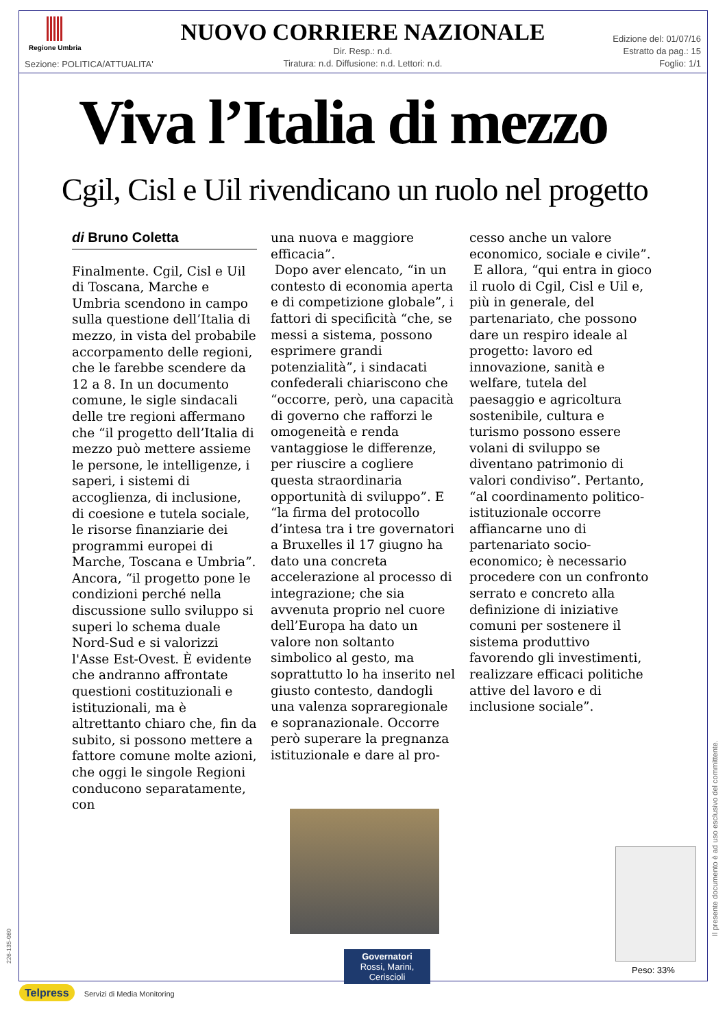Regione Umbria
NUOVO CORRIERE NAZIONALE
Dir. Resp.: n.d.
Tiratura: n.d. Diffusione: n.d. Lettori: n.d.
Edizione del: 01/07/16
Estratto da pag.: 15
Foglio: 1/1
Sezione: POLITICA/ATTUALITA'
Viva l’Italia di mezzo
Cgil, Cisl e Uil rivendicano un ruolo nel progetto
di Bruno Coletta
Finalmente. Cgil, Cisl e Uil di Toscana, Marche e Umbria scendono in campo sulla questione dell’Italia di mezzo, in vista del probabile accorpamento delle regioni, che le farebbe scendere da 12 a 8. In un documento comune, le sigle sindacali delle tre regioni affermano che “il progetto dell’Italia di mezzo può mettere assieme le persone, le intelligenze, i saperi, i sistemi di accoglienza, di inclusione, di coesione e tutela sociale, le risorse finanziarie dei programmi europei di Marche, Toscana e Umbria”. Ancora, “il progetto pone le condizioni perché nella discussione sullo sviluppo si superi lo schema duale Nord-Sud e si valorizzi l'Asse Est-Ovest. È evidente che andranno affrontate questioni costituzionali e istituzionali, ma è altrettanto chiaro che, fin da subito, si possono mettere a fattore comune molte azioni, che oggi le singole Regioni conducono separatamente, con
una nuova e maggiore efficacia”.
Dopo aver elencato, “in un contesto di economia aperta e di competizione globale”, i fattori di specificità “che, se messi a sistema, possono esprimere grandi potenzialità”, i sindacati confederali chiariscono che “occorre, però, una capacità di governo che rafforzi le omogeneità e renda vantaggiose le differenze, per riuscire a cogliere questa straordinaria opportunità di sviluppo”. E “la firma del protocollo d’intesa tra i tre governatori a Bruxelles il 17 giugno ha dato una concreta accelerazione al processo di integrazione; che sia avvenuta proprio nel cuore dell’Europa ha dato un valore non soltanto simbolico al gesto, ma soprattutto lo ha inserito nel giusto contesto, dandogli una valenza sopraregionale e sopranazionale. Occorre però superare la pregnanza istituzionale e dare al pro-
cesso anche un valore economico, sociale e civile”.
E allora, “qui entra in gioco il ruolo di Cgil, Cisl e Uil e, più in generale, del partenariato, che possono dare un respiro ideale al progetto: lavoro ed innovazione, sanità e welfare, tutela del paesaggio e agricoltura sostenibile, cultura e turismo possono essere volani di sviluppo se diventano patrimonio di valori condiviso”. Pertanto, “al coordinamento politico-istituzionale occorre affiancarne uno di partenariato socio-economico; è necessario procedere con un confronto serrato e concreto alla definizione di iniziative comuni per sostenere il sistema produttivo favorendo gli investimenti, realizzare efficaci politiche attive del lavoro e di inclusione sociale”.
Governatori
Rossi, Marini, Ceriscioli
Peso: 33%
Il presente documento è ad uso esclusivo del committente.
226-135-080
Telpress Servizi di Media Monitoring